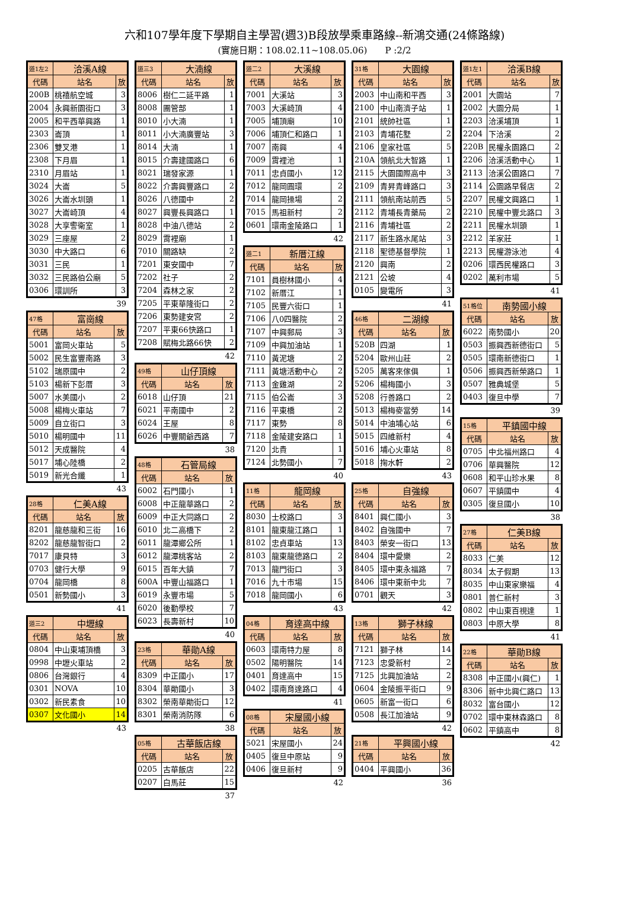六和107學年度下學期自主學習(週3)B段放學乘車路線--新鴻交通(24條路線)
(實施日期：108.02.11~108.05.06)　　P :2/2
| 道1左2 | 洽溪A線 | |
| 代碼 | 站名 | 放 |
| 200B | 桃禧航空城 | 3 |
| 2004 | 永興新園街口 | 3 |
| 2005 | 和平西華興路 | 1 |
| 2303 | 崙頂 | 1 |
| 2306 | 雙叉港 | 1 |
| 2308 | 下月眉 | 1 |
| 2310 | 月眉站 | 1 |
| 3024 | 大崙 | 5 |
| 3026 | 大崙水圳頭 | 1 |
| 3027 | 大崙崎頂 | 4 |
| 3028 | 大享警衛室 | 1 |
| 3029 | 三座屋 | 2 |
| 3030 | 中大路口 | 6 |
| 3031 | 三民 | 1 |
| 3032 | 三民路伯公廟 | 5 |
| 0306 | 環訓所 | 3 |
39
| 47格 | 富崗線 | |
| 代碼 | 站名 | 放 |
| 5001 | 富岡火車站 | 5 |
| 5002 | 民生富豐南路 | 3 |
| 5102 | 瑞原國中 | 2 |
| 5103 | 楊新下彭厝 | 3 |
| 5007 | 水美國小 | 2 |
| 5008 | 楊梅火車站 | 7 |
| 5009 | 自立街口 | 3 |
| 5010 | 楊明國中 | 11 |
| 5012 | 天成醫院 | 4 |
| 5017 | 埔心陸橋 | 2 |
| 5019 | 新光合纖 | 1 |
43
| 28格 | 仁美A線 | |
| 代碼 | 站名 | 放 |
| 8201 | 龍慈龍和三街 | 16 |
| 8202 | 龍慈龍智街口 | 2 |
| 7017 | 康貝特 | 3 |
| 0703 | 健行大學 | 9 |
| 0704 | 龍岡橋 | 8 |
| 0501 | 新勢國小 | 3 |
41
| 道三2 | 中壢線 | |
| 代碼 | 站名 | 放 |
| 0804 | 中山東埔頂橋 | 3 |
| 0998 | 中壢火車站 | 2 |
| 0806 | 台灣銀行 | 4 |
| 0301 | NOVA | 10 |
| 0302 | 新民素食 | 10 |
| 0307 | 文化國小 | 14 |
43
| 道三3 | 大湳線 | |
| 代碼 | 站名 | 放 |
| 8006 | 樹仁二延平路 | 1 |
| 8008 | 團管部 | 1 |
| 8010 | 小大湳 | 1 |
| 8011 | 小大湳廣豐站 | 3 |
| 8014 | 大湳 | 1 |
| 8015 | 介壽建國路口 | 6 |
| 8021 | 瑞發家源 | 1 |
| 8022 | 介壽興豐路口 | 2 |
| 8026 | 八德國中 | 2 |
| 8027 | 興豐長興路口 | 1 |
| 8028 | 中油八德站 | 2 |
| 8029 | 霄裡廟 | 1 |
| 7010 | 關路缺 | 2 |
| 7201 | 東安國中 | 7 |
| 7202 | 社子 | 2 |
| 7204 | 森林之家 | 2 |
| 7205 | 平東華隆街口 | 2 |
| 7206 | 東勢建安宮 | 2 |
| 7207 | 平東66快路口 | 1 |
| 7208 | 賦梅北路66快 | 2 |
42
| 49格 | 山仔頂線 | |
| 代碼 | 站名 | 放 |
| 6018 | 山仔頂 | 21 |
| 6021 | 平南國中 | 2 |
| 6024 | 王屋 | 8 |
| 6026 | 中豐關爺西路 | 7 |
38
| 48格 | 石管局線 | |
| 代碼 | 站名 | 放 |
| 6002 | 石門國小 | 1 |
| 6008 | 中正龍華路口 | 2 |
| 6009 | 中正大同路口 | 2 |
| 6010 | 北二高橋下 | 2 |
| 6011 | 龍潭鄉公所 | 1 |
| 6012 | 龍潭桃客站 | 2 |
| 6015 | 百年大鎮 | 7 |
| 600A | 中豐山福路口 | 1 |
| 6019 | 永豐市場 | 5 |
| 6020 | 後勤學校 | 7 |
| 6023 | 長壽新村 | 10 |
40
| 23格 | 華勛A線 | |
| 代碼 | 站名 | 放 |
| 8309 | 中正國小 | 17 |
| 8304 | 華勛國小 | 3 |
| 8302 | 榮南華勛街口 | 12 |
| 8301 | 榮南消防隊 | 6 |
38
| 05格 | 古華飯店線 | |
| 代碼 | 站名 | 放 |
| 0205 | 古華飯店 | 22 |
| 0207 | 白馬莊 | 15 |
37
| 道二2 | 大溪線 | |
| 代碼 | 站名 | 放 |
| 7001 | 大溪站 | 3 |
| 7003 | 大溪崎頂 | 4 |
| 7005 | 埔頂廟 | 10 |
| 7006 | 埔頂仁和路口 | 1 |
| 7007 | 南興 | 4 |
| 7009 | 霄裡池 | 1 |
| 7011 | 忠貞國小 | 12 |
| 7012 | 龍岡圓環 | 2 |
| 7014 | 龍岡操場 | 2 |
| 7015 | 馬祖新村 | 2 |
| 0601 | 環南金陵路口 | 1 |
42
| 道二1 | 新厝江線 | |
| 代碼 | 站名 | 放 |
| 7101 | 員樹林國小 | 4 |
| 7102 | 新厝江 | 1 |
| 7105 | 民豐六街口 | 1 |
| 7106 | 八0四醫院 | 2 |
| 7107 | 中興郵局 | 3 |
| 7109 | 中興加油站 | 1 |
| 7110 | 黃泥塘 | 2 |
| 7111 | 黃塘活動中心 | 2 |
| 7113 | 金雞湖 | 2 |
| 7115 | 伯公崙 | 3 |
| 7116 | 平東橋 | 2 |
| 7117 | 東勢 | 8 |
| 7118 | 金陵建安路口 | 1 |
| 7120 | 北貴 | 1 |
| 7124 | 北勢國小 | 7 |
40
| 11格 | 龍岡線 | |
| 代碼 | 站名 | 放 |
| 8030 | 士校路口 | 3 |
| 8101 | 龍東龍江路口 | 1 |
| 8102 | 忠貞車站 | 13 |
| 8103 | 龍東龍德路口 | 2 |
| 7013 | 龍門街口 | 3 |
| 7016 | 九十市場 | 15 |
| 7018 | 龍岡國小 | 6 |
43
| 04格 | 育達高中線 | |
| 代碼 | 站名 | 放 |
| 0603 | 環南特力屋 | 8 |
| 0502 | 陽明醫院 | 14 |
| 0401 | 育達高中 | 15 |
| 0402 | 環南育達路口 | 4 |
41
| 08格 | 宋屋國小線 | |
| 代碼 | 站名 | 放 |
| 5021 | 宋屋國小 | 24 |
| 0405 | 復旦中原站 | 9 |
| 0406 | 復旦新村 | 9 |
42
| 31格 | 大園線 | |
| 代碼 | 站名 | 放 |
| 2003 | 中山南和平西 | 3 |
| 2100 | 中山南濟子站 | 1 |
| 2101 | 統帥社區 | 1 |
| 2103 | 青埔花墅 | 2 |
| 2106 | 皇家社區 | 5 |
| 210A | 領航北大智路 | 1 |
| 2115 | 大園國際高中 | 3 |
| 2109 | 青昇青峰路口 | 3 |
| 2111 | 領航南站前西 | 5 |
| 2112 | 青埔長青藥局 | 2 |
| 2116 | 青埔社區 | 2 |
| 2117 | 新生路水尾站 | 3 |
| 2118 | 聖德基督學院 | 1 |
| 2120 | 興南 | 2 |
| 2121 | 公坡 | 4 |
| 0105 | 變電所 | 3 |
41
| 46格 | 二湖線 | |
| 代碼 | 站名 | 放 |
| 520B | 四湖 | 1 |
| 5204 | 歐州山莊 | 2 |
| 5205 | 萬客來傢俱 | 1 |
| 5206 | 楊梅國小 | 3 |
| 5208 | 行善路口 | 2 |
| 5013 | 楊梅麥當勞 | 14 |
| 5014 | 中油埔心站 | 6 |
| 5015 | 四維新村 | 4 |
| 5016 | 埔心火車站 | 8 |
| 5018 | 掬水軒 | 2 |
43
| 25格 | 自強線 | |
| 代碼 | 站名 | 放 |
| 8401 | 興仁國小 | 3 |
| 8402 | 自強國中 | 7 |
| 8403 | 榮安一街口 | 13 |
| 8404 | 環中愛樂 | 2 |
| 8405 | 環中東永福路 | 7 |
| 8406 | 環中東新中北 | 7 |
| 0701 | 觀天 | 3 |
42
| 13格 | 獅子林線 | |
| 代碼 | 站名 | 放 |
| 7121 | 獅子林 | 14 |
| 7123 | 忠愛新村 | 2 |
| 7125 | 北興加油站 | 2 |
| 0604 | 金陵振平街口 | 9 |
| 0605 | 新富一街口 | 6 |
| 0508 | 長江加油站 | 9 |
42
| 21格 | 平興國小線 | |
| 代碼 | 站名 | 放 |
| 0404 | 平興國小 | 36 |
36
| 道1左1 | 洽溪B線 | |
| 代碼 | 站名 | 放 |
| 2001 | 大園站 | 7 |
| 2002 | 大園分局 | 1 |
| 2203 | 洽溪埔頂 | 1 |
| 2204 | 下洽溪 | 2 |
| 220B | 民權永園路口 | 2 |
| 2206 | 洽溪活動中心 | 1 |
| 2113 | 洽溪公園路口 | 7 |
| 2114 | 公園路早餐店 | 2 |
| 2207 | 民權文興路口 | 1 |
| 2210 | 民權中豐北路口 | 3 |
| 2211 | 民權水圳頭 | 1 |
| 2212 | 羊家莊 | 1 |
| 2213 | 民權游泳池 | 4 |
| 0206 | 環西民權路口 | 3 |
| 0202 | 萬利市場 | 5 |
41
| 51格位 | 南勢國小線 | |
| 代碼 | 站名 | 放 |
| 6022 | 南勢國小 | 20 |
| 0503 | 振興西新德街口 | 5 |
| 0505 | 環南新德街口 | 1 |
| 0506 | 振興西新榮路口 | 1 |
| 0507 | 雅典城堡 | 5 |
| 0403 | 復旦中學 | 7 |
39
| 15格 | 平鎮國中線 | |
| 代碼 | 站名 | 放 |
| 0705 | 中北福州路口 | 4 |
| 0706 | 華興醫院 | 12 |
| 0608 | 和平山珍水果 | 8 |
| 0607 | 平鎮國中 | 4 |
| 0305 | 復旦國小 | 10 |
38
| 27格 | 仁美B線 | |
| 代碼 | 站名 | 放 |
| 8033 | 仁美 | 12 |
| 8034 | 太子假期 | 13 |
| 8035 | 中山東家樂福 | 4 |
| 0801 | 普仁新村 | 3 |
| 0802 | 中山東百視達 | 1 |
| 0803 | 中原大學 | 8 |
41
| 22格 | 華勛B線 | |
| 代碼 | 站名 | 放 |
| 8308 | 中正國小(興仁) | 1 |
| 8306 | 新中北興仁路口 | 13 |
| 8032 | 富台國小 | 12 |
| 0702 | 環中東林森路口 | 8 |
| 0602 | 平鎮高中 | 8 |
42